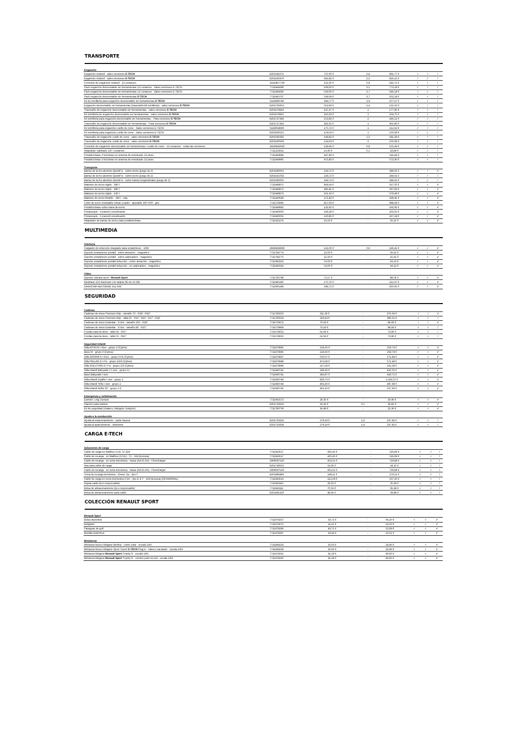TRANSPORTE
| Enganche | | | | | | | |
| --- | --- | --- | --- | --- | --- | --- | --- |
| Enganche retráctil - salvo versiones E-TECH | 8201591076 | 737,00 € | 2,8 | 891,77 € | ✓ | / | / |
| Enganche retráctil - salvo versiones E-TECH | 8201630479 | 682,82 € | 2,6 | 826,21 € | / | ✓ | / |
| Conexión de enganche retráctil - 13 contactos | 241D86772R | 151,00 € | 0,8 | 182,71 € | ✓ | ✓ | / |
| Pack enganche desmontable sin herramientas 13 contactos - Salvo versiones E-TECH | 7711944289 | 639,00 € | 3,2 | 773,19 € | ✓ | / | / |
| Pack enganche desmontable sin herramientas 13 contactos - Salvo versiones E-TECH | 7711944290 | 534,00 € | 3,7 | 646,14 € | / | ✓ | / |
| Pack enganche desmontable sin herramientas E-TECH | 7711945707 | 539,04 € | 3,7 | 652,24 € | ✓ | ✓ | / |
| Kit de tornillería para enganche desmontable sin herramientas E-TECH | 511999974R | 394,77 € | 2,9 | 477,67 € | ✓ | ✓ | / |
| Enganche desmontable sin herramientas (travesaño+kit tornillería) - salvo versiones E-TECH | 8201709353 | 513,69 € | 2,4 | 621,56 € | ✓ | / | / |
| Travesaño de enganche desmontable sin herramientas - salvo versiones E-TECH | 8201679819 | 147,07 € | 2 | 177,95 € | / | ✓ | / |
| Kit tornillería de enganche desmontable sin herramientas - salvo versiones E-TECH | 8201679821 | 210,54 € | 1 | 254,75 € | / | ✓ | / |
| Kit tornillería para enganche desmontable sin herramientas - Para versiones E-TECH | 8201727344 | 153,82 € | 2 | 186,12 € | ✓ | ✓ | / |
| Travesaño de enganche desmontable sin herramientas - Para versiones E-TECH | 8201727343 | 381,65 € | 1 | 461,80 € | ✓ | ✓ | / |
| Kit tornillería para enganche cuello de cisne - Salvo versiones E-TECH | 511995496R | 175,72 € | 1 | 212,62 € | ✓ | / | / |
| Kit tornillería para enganche cuello de cisne - Salvo versiones E-TECH | 8201630515 | 124,03 € | 1 | 150,08 € | / | ✓ | / |
| Travesaño de enganche cuello de cisne - salvo versiones E-TECH | 8201591081 | 149,82 € | 1,5 | 181,28 € | ✓ | / | / |
| Travesaño de enganche cuello de cisne - salvo versiones E-TECH | 8201630509 | 124,03 € | 2 | 150,08 € | / | ✓ | / |
| Conexión de enganche desmontable sin herramientas / cuello de cisne - 13 contactos - todas las versiones | 241D84191R | 128,46 € | 0,8 | 155,44 € | ✓ | ✓ | / |
| Adaptador cableado 13/7 contactos | 7711226912 | 16,40 € | 0,1 | 19,84 € | ✓ | ✓ | / |
| Portabicicletas 2 bicicletas en sistema de remolcado 13 pines | 7711949994 | 447,80 € | - | 541,84 € | ✓ | ✓ | / |
| Portabicicletas 3 bicicletas en sistema de remolcado 13 pines | 7711949995 | 473,80 € | - | 573,30 € | ✓ | ✓ | / |
| Transporte | | | | | | | |
| Barras de techo aluminio QuickFix - sobre techo (juego de 2) | 8201580001 | 234,72 € | - | 284,01 € | ✓ | / | ✔ |
| Barras de techo aluminio QuickFix - sobre techo (juego de 2) | 8201633783 | 234,72 € | - | 284,01 € | / | ✓ | / |
| Barras de techo aluminio QuickFix - sobre barras longitudinales (juego de 2) | 8201580005 | 234,72 € | - | 284,01 € | / | ✓ | / |
| Maletero de techo rígido - 380 l | 7711948971 | 468,64 € | - | 567,05 € | ✓ | ✓ | ✔ |
| Maletero de techo rígido - 480 l | 7711948972 | 485,81 € | - | 587,83 € | ✓ | ✓ | ✔ |
| Maletero de techo rígido - 630 l | 7711948973 | 561,56 € | - | 679,49 € | ✓ | ✓ | ✔ |
| Maletero de techo flexible - 340 l - tela | 7711419549 | 271,83 € | - | 328,91 € | ✓ | ✓ | ✔ |
| Cofre de techo modulable Urban Loader - ajustable 300-500l - gris | 7711578086 | 817,09 € | - | 988,68 € | ✓ | ✓ | ✔ |
| Portabicicletas sobre barra de techo | 7711949992 | 132,60 € | - | 160,45 € | ✓ | ✓ | ✔ |
| Portaesquís - 4 pares/2 snowboards | 7711940000 | 168,28 € | - | 203,62 € | ✓ | ✓ | ✔ |
| Portaesquís - 6 pares/4 snowboards | 7711940001 | 220,86 € | - | 267,24 € | ✓ | ✓ | ✔ |
| Adaptador de barras de techo para portabicicletas | 7711421178 | 16,63 € | - | 20,12 € | ✓ | ✓ | ✔ |
MULTIMEDIA
| Telefonía | | | | | | | |
| --- | --- | --- | --- | --- | --- | --- | --- |
| Cargador de inducción integrado para smartphone - 10W | 283D82896R | 121,00 € | 0,8 | 146,41 € | ✓ | ✓ | ✔ |
| Soporte smartphone portátil - sobre aireación - magnético | 7711784774 | 22,00 € | - | 26,62 € | ✓ | ✓ | ✔ |
| Soporte smartphone portátil - sobre salpicadero - magnético | 7711784775 | 21,00 € | - | 25,41 € | ✓ | ✓ | ✔ |
| Soporte smartphone portátil inducción - sobre aireación - magnético | 7711940323 | 53,00 € | - | 64,13 € | ✓ | ✓ | ✔ |
| Soporte smartphone portátil inducción - en salpicadero - magnético | 7711940324 | 53,00 € | - | 64,13 € | ✓ | ✓ | ✔ |
| Vídeo | | | | | | | |
| Soporte cámara sport - Renault Sport | 7711785798 | 73,17 € | - | 88,54 € | ✓ | ✓ | ✔ |
| Nextbase 222 Dashcam con tarjeta SD de 32 GB | 7711945185 | 175,76 € | - | 212,67 € | ✓ | ✓ | ✔ |
| DASHCAM NEXTBASE 312 GW | 7711945184 | 248,72 € | - | 300,95 € | ✓ | ✓ | ✔ |
SEGURIDAD
| Cadenas | | | | | | | |
| --- | --- | --- | --- | --- | --- | --- | --- |
| Cadenas de nieve Premium Grip - tamaño 70 - R18", R19" | 7711780255 | 311,29 € | - | 376,66 € | / | / | ✔ |
| Cadenas de nieve Premium Grip - talla 60 - R15", R16", R17", R18" | 7711780254 | 319,43 € | - | 386,51 € | ✓ | ✓ | / |
| Cadenas de nieve Estándar - 9 mm - tamaño 102 - R18" | 7711578472 | 70,19 € | - | 84,93 € | / | / | ✔ |
| Cadenas de nieve Estándar - 9 mm - tamaño 80 - R15" | 7711578469 | 70,19 € | - | 84,93 € | ✓ | ✓ | / |
| Fundas para la nieve - talla 54 - R15" | 7711578651 | 61,04 € | - | 73,86 € | ✓ | ✓ | / |
| Fundas para la nieve - talla 53 - R16" | 7711578650 | 61,04 € | - | 73,86 € | ✓ | ✓ | / |
| Seguridad infantil | | | | | | | |
| Silla ATON M I-Size - grupo 0 (Cybex) | 7711879945 | 214,66 € | - | 259,74 € | ✓ | ✓ | ✔ |
| Base M - grupo 0 (Cybex) | 7711879946 | 214,66 € | - | 259,74 € | ✓ | ✓ | ✔ |
| Silla SIRONA S I-Size - grupo 0+/1 (Cybex) | 7711879947 | 556,07 € | - | 672,84 € | ✓ | ✓ | ✔ |
| Silla PALLAS S I-Fix - grupo 1/2/3 (Cybex) | 7711879948 | 472,68 € | - | 571,94 € | ✓ | ✓ | ✔ |
| Silla SOLUTION S I-Fix - grupo 2/3 (Cybex) | 7711879949 | 217,68 € | - | 263,39 € | ✓ | ✓ | ✔ |
| Silla infantil Babysafe 2 I-size - grupo 0+ | 7711940742 | 339,30 € | - | 410,55 € | ✓ | ✓ | ✔ |
| Base Babysafe I-size | 7711940741 | 346,87 € | - | 419,71 € | ✓ | ✓ | ✔ |
| Silla infantil Dualfix I-size - grupo 1 | 7711940743 | 839,73 € | - | 1.016,07 € | ✓ | ✓ | ✔ |
| Silla infantil Trifix I-size - grupo 1 | 7711940744 | 403,30 € | - | 487,99 € | ✓ | ✓ | ✔ |
| Silla infantil Kidfix XP - grupo 2-3 | 7711940745 | 461,10 € | - | 557,93 € | ✓ | ✓ | ✔ |
| Emergencia y señalización | | | | | | | |
| Extintor; 1 kg; Europa | 7711943172 | 24,35 € | - | 29,46 € | ✓ | ✓ | ✔ |
| Fijación para extintor | 8201723026 | 30,43 € | 0,5 | 36,82 € | ✓ | ✓ | ✔ |
| Kit de seguridad (chaleco, triángulo, botiquín) | 7711780759 | 18,48 € | - | 22,36 € | ✓ | ✓ | ✔ |
| Ayuda a la conducción | | | | | | | |
| Ayuda al estacionamiento - parte trasera | 8201733192 | 279,19 € | 2,3 | 337,82 € | ✓ | ✓ | / |
| Ayuda al aparcamiento - delantera | 8201733194 | 279,19 € | 1,4 | 337,82 € | ✓ | ✓ | / |
CARGA E-TECH
| Soluciones de carga | | | | | | | |
| --- | --- | --- | --- | --- | --- | --- | --- |
| Cable de carga en Wallbox 6,5m T2 32A | 7711943517 | 435,45 € | - | 526,89 € | ✓ | ✓ | / |
| Cable de recarga - en Wallbox (6,5m) - T2 - 32A (Europa) | 7711943517 | 435,45 € | - | 526,89 € | ✓ | ✓ | / |
| Cable de recarga - en toma doméstica - hasta 16A (6,5m) - Flexicharger | 296909751R | 603,21 € | - | 729,88 € | ✓ | ✓ | / |
| Asa para cable de carga | 8201738553 | 53,06 € | - | 64,20 € | ✓ | ✓ | / |
| Cable de recarga - en toma doméstica - hasta 16A (6,5m) - Flexicharger | 296909751R | 603,21 € | - | 729,88 € | ✓ | ✓ | / |
| Toma de recarga doméstica - Green' Up - tipo F | 8201486884 | 148,11 € | - | 179,21 € | ✓ | ✓ | / |
| Cable de carga en toma doméstica 6,5m - tipo E & F - 10A (Europa) (OCASIONAL) | 7711943515 | 212,69 € | - | 257,35 € | ✓ | ✓ | / |
| Sujeta-cable (Eco responsable) | 7711943110 | 29,25 € | - | 35,39 € | ✓ | ✓ | / |
| Bolsa de almacenamiento (Eco responsable) | 7711943111 | 70,56 € | - | 85,38 € | ✓ | ✓ | / |
| Bolsa de almacenamiento para cable | 8201281329 | 48,66 € | - | 58,88 € | ✓ | ✓ | / |
COLECCIÓN RENAULT SPORT
| Renault Sport | | | | | | | |
| --- | --- | --- | --- | --- | --- | --- | --- |
| Bolsa deportiva | 7711978257 | 54,71 € | - | 66,20 € | ✓ | ✓ | ✔ |
| Bolígrafo | 7711978271 | 11,16 € | - | 13,50 € | ✓ | ✓ | ✔ |
| Paraguas de golf | 7711978286 | 43,71 € | - | 52,89 € | ✓ | ✓ | ✔ |
| Botella isotérmica | 7711978287 | 19,43 € | - | 23,51 € | ✓ | ✓ | ✔ |
| Miniaturas | | | | | | | |
| Miniatura Nuevo Mégane Berlina - cobre solar - escala 1/43 | 7711944233 | 20,63 € | - | 24,96 € | ✓ | ✓ | ✔ |
| Miniatura Nuevo Mégane Sport Tourer E-TECH Plug-in - blanco nacarado - escala 1/43 | 7711944234 | 20,63 € | - | 24,96 € | ✓ | ✓ | ✔ |
| Miniatura Mégane Renault Sport Trophy R - escala 1/43 | 7711978261 | 41,28 € | - | 49,95 € | ✓ | ✓ | ✔ |
| Miniatura Mégane Renault Sport Trophy R - versión pack record - escala 1/43 | 7711978260 | 41,28 € | - | 49,95 € | ✓ | ✓ | ✔ |